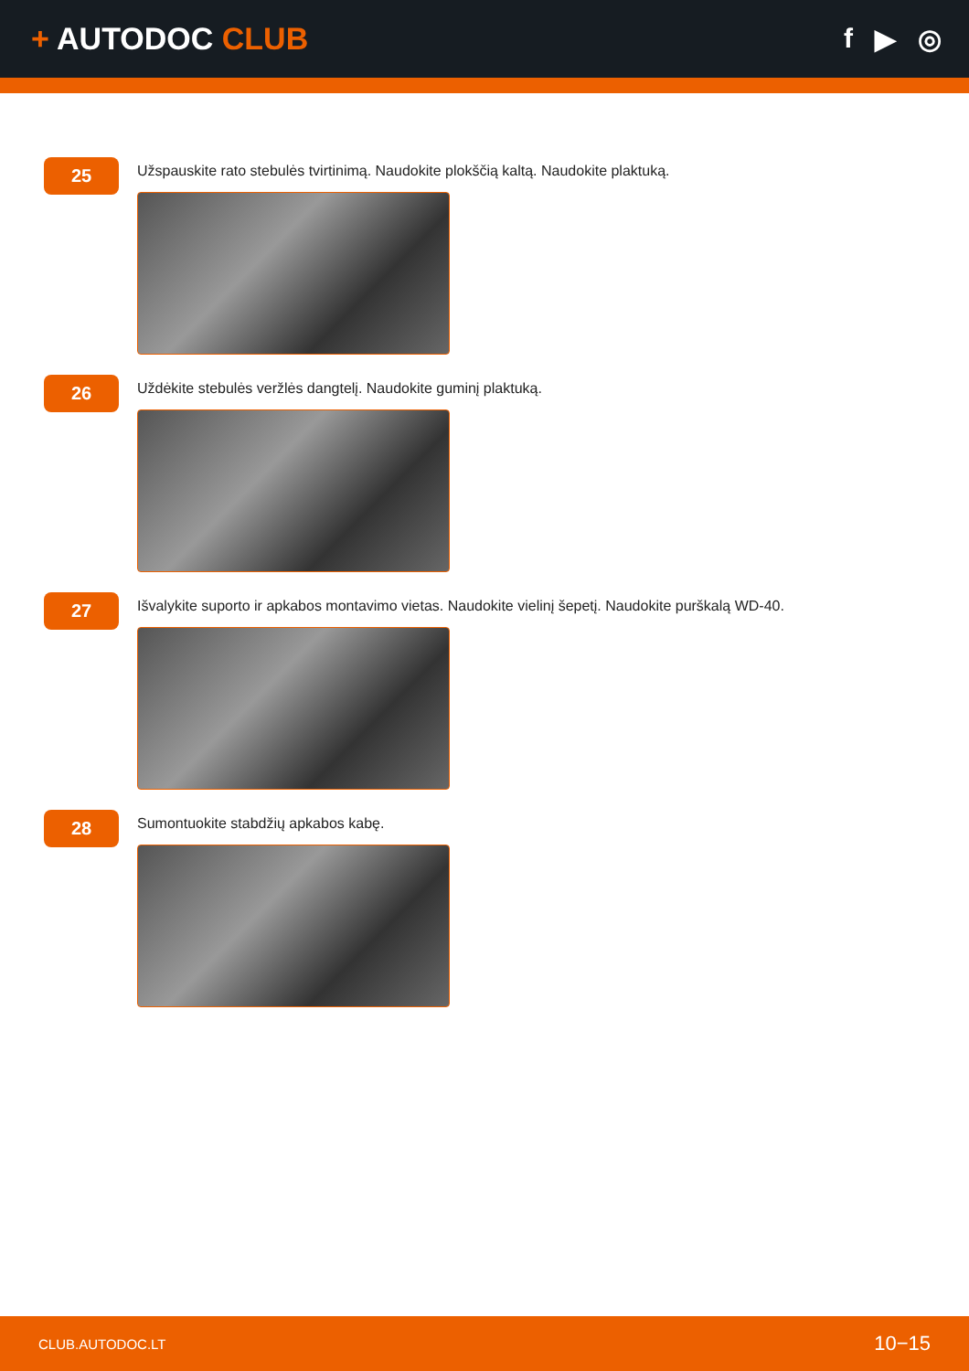+ AUTODOC CLUB f ▶ ◎
25
Užspauskite rato stebulės tvirtinimą. Naudokite plokščią kaltą. Naudokite plaktuką.
26
Uždėkite stebulės veržlės dangtelį. Naudokite guminį plaktuką.
27
Išvalykite suporto ir apkabos montavimo vietas. Naudokite vielinį šepetį. Naudokite purškalą WD-40.
28
Sumontuokite stabdžių apkabos kabę.
CLUB.AUTODOC.LT 10−15